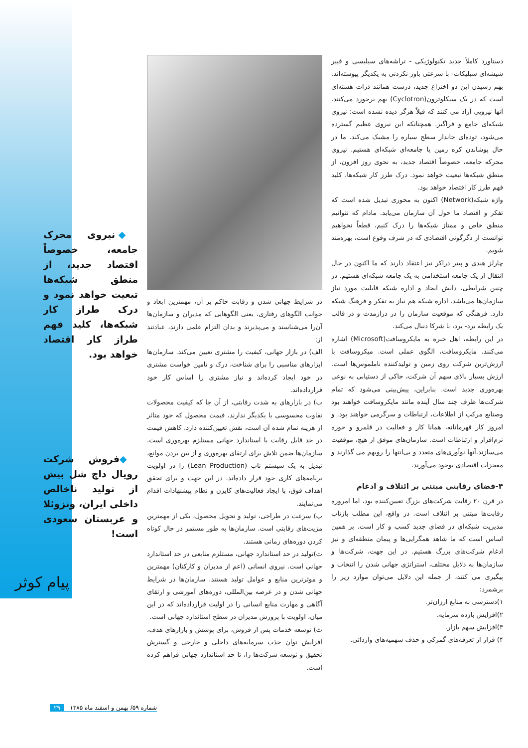دستاورد کاملاً جدید تکنولوژیکی - تراشه‌های سیلیسی و فیبر شیشه‌ای سیلیکات- با سرعتی باور نکردنی به یکدیگر پیوسته‌اند. بهم رسیدن این دو اختراع جدید، درست همانند ذرات هسته‌ای است که در یک سیکلوترون(Cyclotron) بهم برخورد می‌کنند. آنها نیرویی آزاد می کنند که قبلاً هرگز دیده نشده است: نیروی شبکه‌ای جامع و فراگیر. همچنانکه این نیروی عظیم گسترده می‌شود، توده‌ای جاندار سطح سیاره را مشبک می‌کند. ما در حال پوشاندن کره زمین یا جامعه‌ای شبکه‌ای هستیم. نیروی محرکه جامعه، خصوصاً اقتصاد جدید، به نحوی روز افزون، از منطق شبکه‌ها تبعیت خواهد نمود. درک طرز کار شبکه‌ها، کلید فهم طرز کار اقتصاد خواهد بود.
واژه شبکه(Network) اکنون به محوری تبدیل شده است که تفکر و اقتصاد ما حول آن سازمان می‌یابد. مادام که نتوانیم منطق خاص و ممتاز شبکه‌ها را درک کنیم، قطعاً نخواهیم توانست از دگرگونی اقتصادی که در شرف وقوع است، بهره‌مند شویم.
چارلز هندی و پیتر دراکر نیز اعتقاد دارند که ما اکنون در حال انتقال از یک جامعه استخدامی به یک جامعه شبکه‌ای هستیم. در چنین شرایطی، دانش ایجاد و اداره شبکه قابلیت مورد نیاز سازمان‌ها می‌باشد. اداره شبکه هم نیاز به تفکر و فرهنگ شبکه دارد. فرهنگی که موقعیت سازمان را در درازمدت و در قالب یک رابطه برد- برد، با شرکا دنبال می‌کند.
در این رابطه، اهل خبره به مایکروسافت(Microsoft) اشاره می‌کنند. مایکروسافت، الگوی عملی است. میکروسافت با ارزش‌ترین شرکت روی زمین و تولیدکننده ناملموس‌ها است. ارزش بسیار بالای سهم آن شرکت، حاکی از دستیابی به نوعی بهره‌وری جدید است. بنابراین، پیش‌بینی می‌شود که تمام شرکت‌ها ظرف چند سال آینده مانند مایکروسافت خواهند بود وصنایع مرکب از اطلاعات، ارتباطات و سرگرمی خواهند بود. و امروز کار قهرمانانه، همانا کار و فعالیت در قلمرو و حوزه نرم‌افزار و ارتباطات است. سازمان‌های موفق از هیچ، موفقیت می‌سازند.آنها نوآوری‌های متعدد و بی‌انتها را رویهم می گذارند و معجزات اقتصادی بوجود می‌آورند.
۴-فضای رقابتی مبتنی بر ائتلاف و ادغام
در قرن ۲۰ رقابت شرکت‌های بزرگ تعیین‌کننده بود، اما امروزه رقابت‌ها مبتنی بر ائتلاف است. در واقع، این مطلب بازتاب مدیریت شبکه‌ای در فضای جدید کسب و کار است. بر همین اساس است که ما شاهد همگرایی‌ها و پیمان منطقه‌ای و نیز ادغام شرکت‌های بزرگ هستیم. در این جهت، شرکت‌ها و سازمان‌ها به دلایل مختلف، استراتژی جهانی شدن را انتخاب و پیگیری می کنند، از جمله این دلایل می‌توان موارد زیر را برشمرد:
۱)دسترسی به منابع ارزان‌تر.
۲)افزایش بازده سرمایه.
۳)افزایش سهم بازار.
۴) فرار از تعرفه‌های گمرکی و حذف سهمیه‌های وارداتی.
در شرایط جهانی شدن و رقابت حاکم بر آن، مهمترین ابعاد و جوانب الگوهای رفتاری، یعنی الگوهایی که مدیران و سازمان‌ها آن‌را می‌شناسند و می‌پذیرند و بدان التزام علمی دارند، عبادتند از:
الف) در بازار جهانی، کیفیت را مشتری تعیین می‌کند. سازمان‌ها ابزارهای مناسبی را برای شناخت، درک و تامین خواست مشتری در خود ایجاد کرده‌اند و نیاز مشتری را اساس کار خود قرارداده‌اند.
ب) در بازارهای به شدت رقابتی، از آن جا که کیفیت محصولات تفاوت محسوسی با یکدیگر ندارند، قیمت محصول که خود متاثر از هزینه تمام شده آن است، نقش تعیین‌کننده دارد. کاهش قیمت در حد قابل رقابت با استاندارد جهانی مستلزم بهره‌وری است. سازمان‌ها ضمن تلاش برای ارتقای بهره‌وری و از بین بردن موانع، تبدیل به یک سیستم ناب (Lean Production) را در اولویت برنامه‌های کاری خود قرار داده‌اند. در این جهت و برای تحقق اهداف فوق، با ایجاد فعالیت‌های کایزن و نظام پیشنهادات اقدام می‌نمایند.
پ) سرعت در طراحی، تولید و تحویل محصول، یکی از مهمترین مزیت‌های رقابتی است. سازمان‌ها به طور مستمر در حال کوتاه کردن دوره‌های زمانی هستند.
ت)تولید در حد استاندارد جهانی، مستلزم منابعی در حد استاندارد جهانی است. نیروی انسانی (اعم از مدیران و کارکنان) مهمترین و موثرترین منابع و عوامل تولید هستند. سازمان‌ها در شرایط جهانی شدن و در عرصه بین‌المللی، دوره‌های آموزشی و ارتقای آگاهی و مهارت منابع انسانی را در اولیت قرارداده‌اند که در این میان، اولویت با پرورش مدیران در سطح استاندارد جهانی است.
ث) توسعه خدمات پس از فروش، برای پوشش و بازارهای هدف، افزایش توان جذب سرمایه‌های داخلی و خارجی و گسترش تحقیق و توسعه شرکت‌ها را، تا حد استاندارد جهانی فراهم کرده است.
◆ نیروی محرک جامعه، خصوصاً اقتصاد جدید، از منطق شبکه‌ها تبعیت خواهد نمود و درک طراز کار شبکه‌ها، کلید فهم طراز کار اقتصاد خواهد بود.
◆فروش شرکت رویال داچ شل بیش از تولید ناخالص داخلی ایران، ونزوئلا و عربستان سعودی است!
پیام کوثر
شماره ۵۹/ بهمن و اسفند ماه ۱۳۸۵ ۲۹